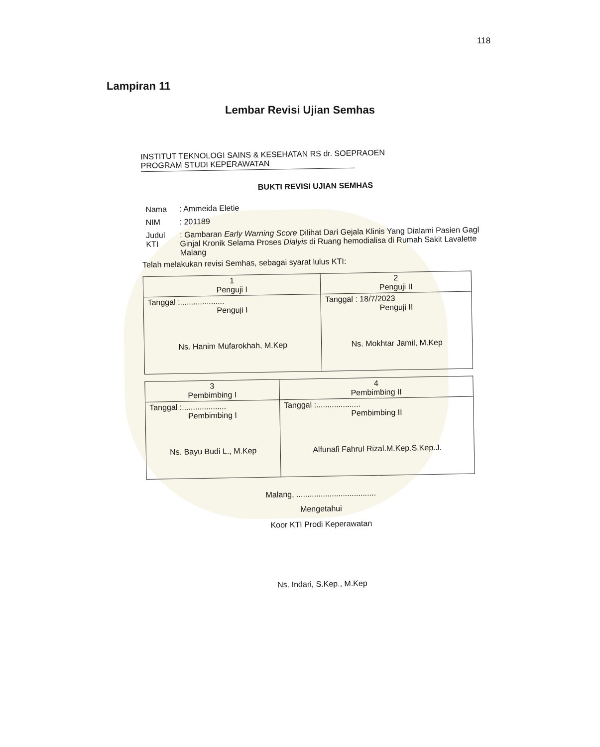118
Lampiran 11
Lembar Revisi Ujian Semhas
INSTITUT TEKNOLOGI SAINS & KESEHATAN RS dr. SOEPRAOEN
PROGRAM STUDI KEPERAWATAN
BUKTI REVISI UJIAN SEMHAS
| Nama | : Ammeida Eletie |
| NIM | : 201189 |
| Judul KTI | : Gambaran Early Warning Score Dilihat Dari Gejala Klinis Yang Dialami Pasien Gagl Ginjal Kronik Selama Proses Dialyis di Ruang hemodialisa di Rumah Sakit Lavalette Malang |
Telah melakukan revisi Semhas, sebagai syarat lulus KTI:
| 1 Penguji I | 2 Penguji II |
| --- | --- |
| Tanggal :.................... Penguji I Ns. Hanim Mufarokhah, M.Kep | Tanggal : 18/7/2023 Penguji II Ns. Mokhtar Jamil, M.Kep |
| 3 Pembimbing I | 4 Pembimbing II |
| --- | --- |
| Tanggal :.................... Pembimbing I Ns. Bayu Budi L., M.Kep | Tanggal :.................... Pembimbing II Alfunafi Fahrul Rizal.M.Kep.S.Kep.J. |
Malang, ....................................
Mengetahui
Koor KTI Prodi Keperawatan
Ns. Indari, S.Kep., M.Kep